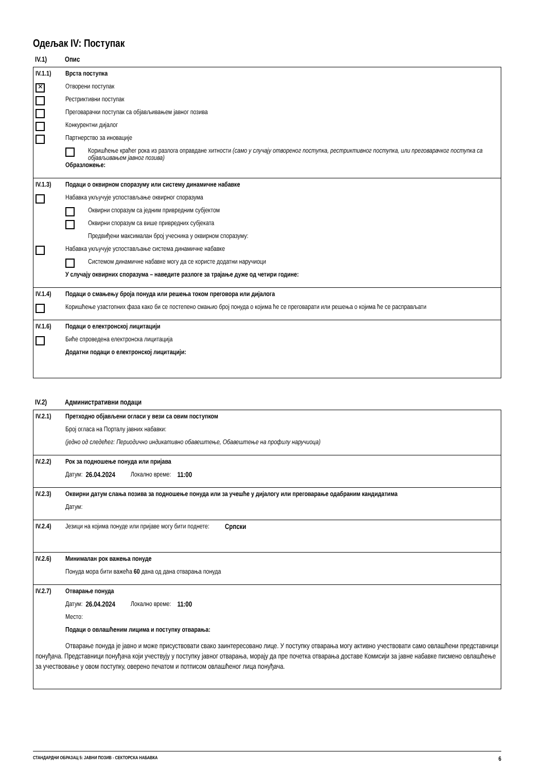Одељак IV: Поступак
IV.1) Опис
IV.1.1) Врста поступка
✕ Отворени поступак
Рестриктивни поступак
Преговарачки поступак са објављивањем јавног позива
Конкурентни дијалог
Партнерство за иновације
Коришћење краћег рока из разлога оправдане хитности (само у случају отвореног поступка, рестриктивног поступка, или преговарачког поступка са објављивањем јавног позива)
Образложење:
IV.1.3) Подаци о оквирном споразуму или систему динамичне набавке
Набавка укључује успостављање оквирног споразума
Оквирни споразум са једним привредним субјектом
Оквирни споразум са више привредних субјеката
Предвиђени максималан број учесника у оквирном споразуму:
Набавка укључује успостављање система динамичне набавке
Системом динамичне набавке могу да се користе додатни наручиоци
У случају оквирних споразума – наведите разлоге за трајање дуже од четири године:
IV.1.4) Подаци о смањењу броја понуда или решења током преговора или дијалога
Коришћење узастопних фаза како би се постепено смањио број понуда о којима ће се преговарати или решења о којима ће се расправљати
IV.1.6) Подаци о електронској лицитацији
Биће спроведена електронска лицитација
Додатни подаци о електронској лицитацији:
IV.2) Административни подаци
IV.2.1) Претходно објављени огласи у вези са овим поступком
Број огласа на Порталу јавних набавки:
(једно од следећег: Периодично индикативно обавештење, Обавештење на профилу наручиоца)
IV.2.2) Рок за подношење понуда или пријава
Датум: 26.04.2024 Локално време: 11:00
IV.2.3) Оквирни датум слања позива за подношење понуда или за учешће у дијалогу или преговарање одабраним кандидатима
Датум:
IV.2.4) Језици на којима понуде или пријаве могу бити поднете: Српски
IV.2.6) Минималан рок важења понуде
Понуда мора бити важећа 60 дана од дана отварања понуда
IV.2.7) Отварање понуда
Датум: 26.04.2024 Локално време: 11:00
Место:
Подаци о овлашћеним лицима и поступку отварања:
Отварање понуда је јавно и може присуствовати свако заинтересовано лице. У поступку отварања могу активно учествовати само овлашћени представници понуђача. Представници понуђача који учествују у поступку јавног отварања, морају да пре почетка отварања доставе Комисији за јавне набавке писмено овлашћење за учествовање у овом поступку, оверено печатом и потписом овлашћеног лица понуђача.
СТАНДАРДНИ ОБРАЗАЦ 5: ЈАВНИ ПОЗИВ - СЕКТОРСКА НАБАВКА 6